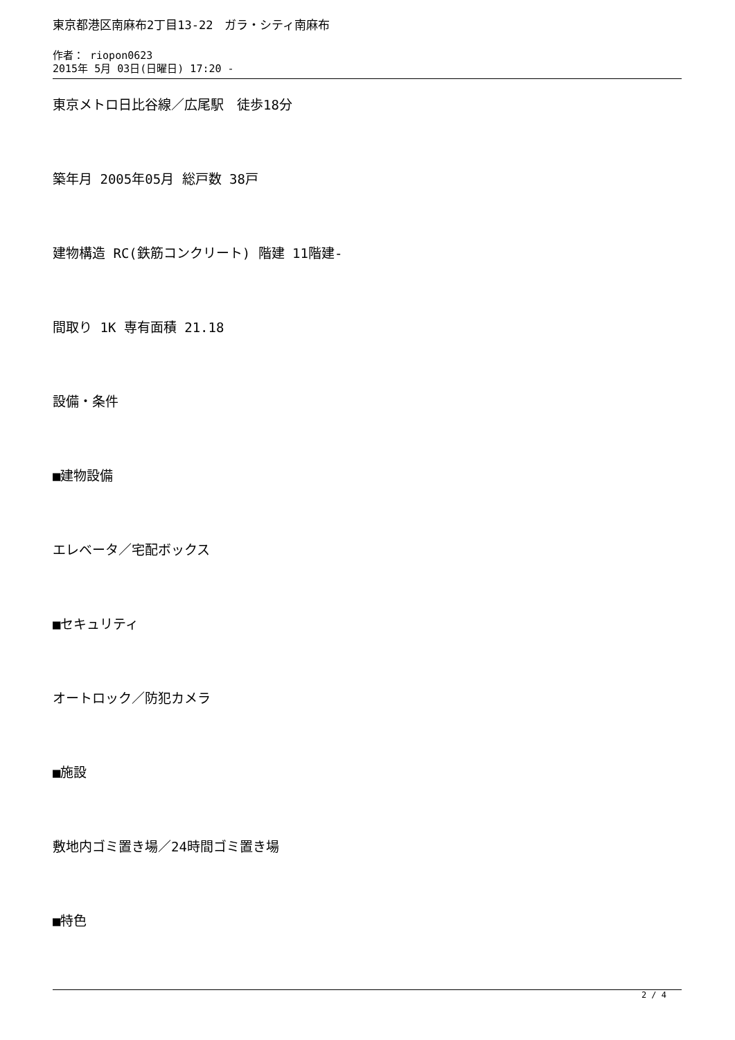東京都港区南麻布2丁目13-22　ガラ・シティ南麻布
作者： riopon0623
2015年 5月 03日(日曜日) 17:20 -
東京メトロ日比谷線／広尾駅　徒歩18分
築年月 2005年05月 総戸数 38戸
建物構造 RC(鉄筋コンクリート) 階建 11階建-
間取り 1K 専有面積 21.18
設備・条件
■建物設備
エレベータ／宅配ボックス
■セキュリティ
オートロック／防犯カメラ
■施設
敷地内ゴミ置き場／24時間ゴミ置き場
■特色
2 / 4